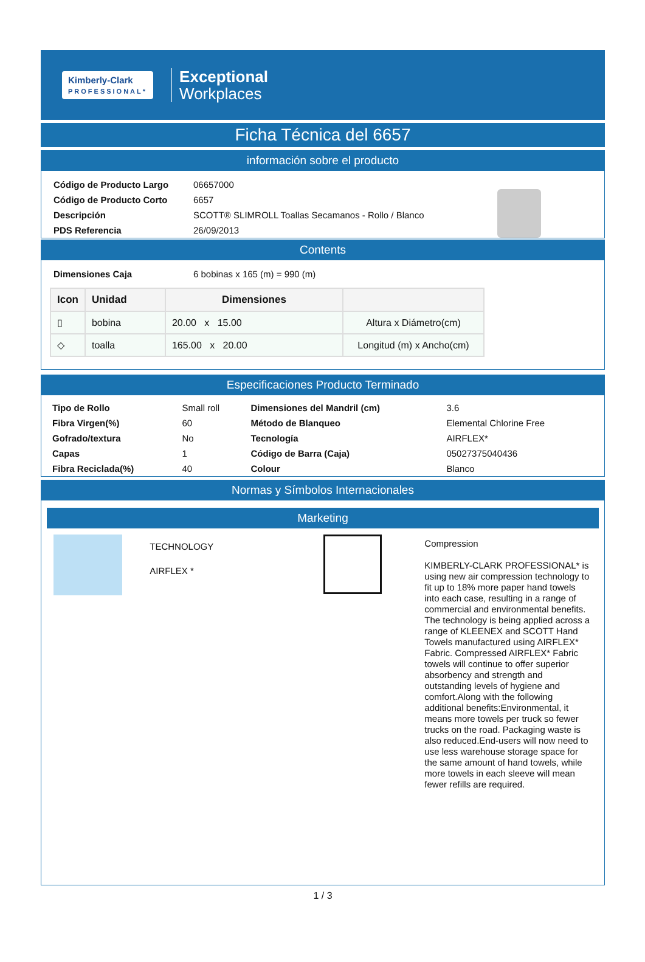Kimberly-Clark
PROFESSIONAL*
Exceptional
Workplaces
Ficha Técnica del 6657
información sobre el producto
| Código de Producto Largo | 06657000 |
| Código de Producto Corto | 6657 |
| Descripción | SCOTT® SLIMROLL Toallas Secamanos - Rollo / Blanco |
| PDS Referencia | 26/09/2013 |
Contents
| Dimensiones Caja | 6 bobinas x 165 (m) = 990 (m) |
| Icon | Unidad | Dimensiones | |
| --- | --- | --- | --- |
| ▯ | bobina | 20.00 x 15.00 | Altura x Diámetro(cm) |
| ◇ | toalla | 165.00 x 20.00 | Longitud (m) x Ancho(cm) |
Especificaciones Producto Terminado
| Tipo de Rollo | Small roll | Dimensiones del Mandril (cm) | 3.6 |
| Fibra Virgen(%) | 60 | Método de Blanqueo | Elemental Chlorine Free |
| Gofrado/textura | No | Tecnología | AIRFLEX* |
| Capas | 1 | Código de Barra (Caja) | 05027375040436 |
| Fibra Reciclada(%) | 40 | Colour | Blanco |
Normas y Símbolos Internacionales
Marketing
TECHNOLOGY
AIRFLEX *
Compression
KIMBERLY-CLARK PROFESSIONAL* is using new air compression technology to fit up to 18% more paper hand towels into each case, resulting in a range of commercial and environmental benefits. The technology is being applied across a range of KLEENEX and SCOTT Hand Towels manufactured using AIRFLEX* Fabric. Compressed AIRFLEX* Fabric towels will continue to offer superior absorbency and strength and outstanding levels of hygiene and comfort.Along with the following additional benefits:Environmental, it means more towels per truck so fewer trucks on the road. Packaging waste is also reduced.End-users will now need to use less warehouse storage space for the same amount of hand towels, while more towels in each sleeve will mean fewer refills are required.
1 / 3